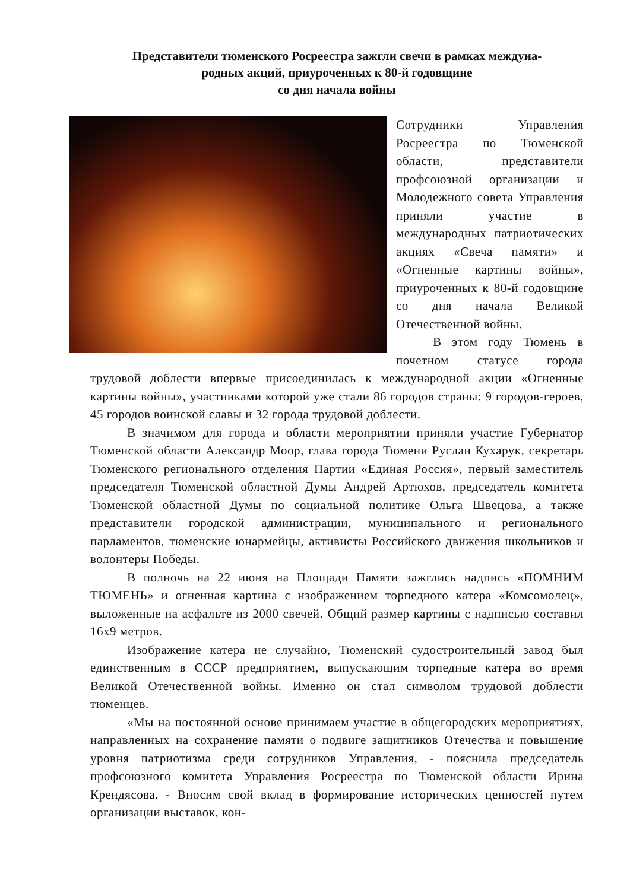Представители тюменского Росреестра зажгли свечи в рамках междуна-
родных акций, приуроченных к 80-й годовщине
со дня начала войны
Сотрудники Управления Росреестра по Тюменской области, представители профсоюзной организации и Молодежного совета Управления приняли участие в международных патриотических акциях «Свеча памяти» и «Огненные картины войны», приуроченных к 80-й годовщине со дня начала Великой Отечественной войны.
В этом году Тюмень в почетном статусе города трудовой доблести впервые присоединилась к международной акции «Огненные картины войны», участниками которой уже стали 86 городов страны: 9 городов-героев, 45 городов воинской славы и 32 города трудовой доблести.
В значимом для города и области мероприятии приняли участие Губернатор Тюменской области Александр Моор, глава города Тюмени Руслан Кухарук, секретарь Тюменского регионального отделения Партии «Единая Россия», первый заместитель председателя Тюменской областной Думы Андрей Артюхов, председатель комитета Тюменской областной Думы по социальной политике Ольга Швецова, а также представители городской администрации, муниципального и регионального парламентов, тюменские юнармейцы, активисты Российского движения школьников и волонтеры Победы.
В полночь на 22 июня на Площади Памяти зажглись надпись «ПОМНИМ ТЮМЕНЬ» и огненная картина с изображением торпедного катера «Комсомолец», выложенные на асфальте из 2000 свечей. Общий размер картины с надписью составил 16х9 метров.
Изображение катера не случайно, Тюменский судостроительный завод был единственным в СССР предприятием, выпускающим торпедные катера во время Великой Отечественной войны. Именно он стал символом трудовой доблести тюменцев.
«Мы на постоянной основе принимаем участие в общегородских мероприятиях, направленных на сохранение памяти о подвиге защитников Отечества и повышение уровня патриотизма среди сотрудников Управления, - пояснила председатель профсоюзного комитета Управления Росреестра по Тюменской области Ирина Крендясова. - Вносим свой вклад в формирование исторических ценностей путем организации выставок, кон-